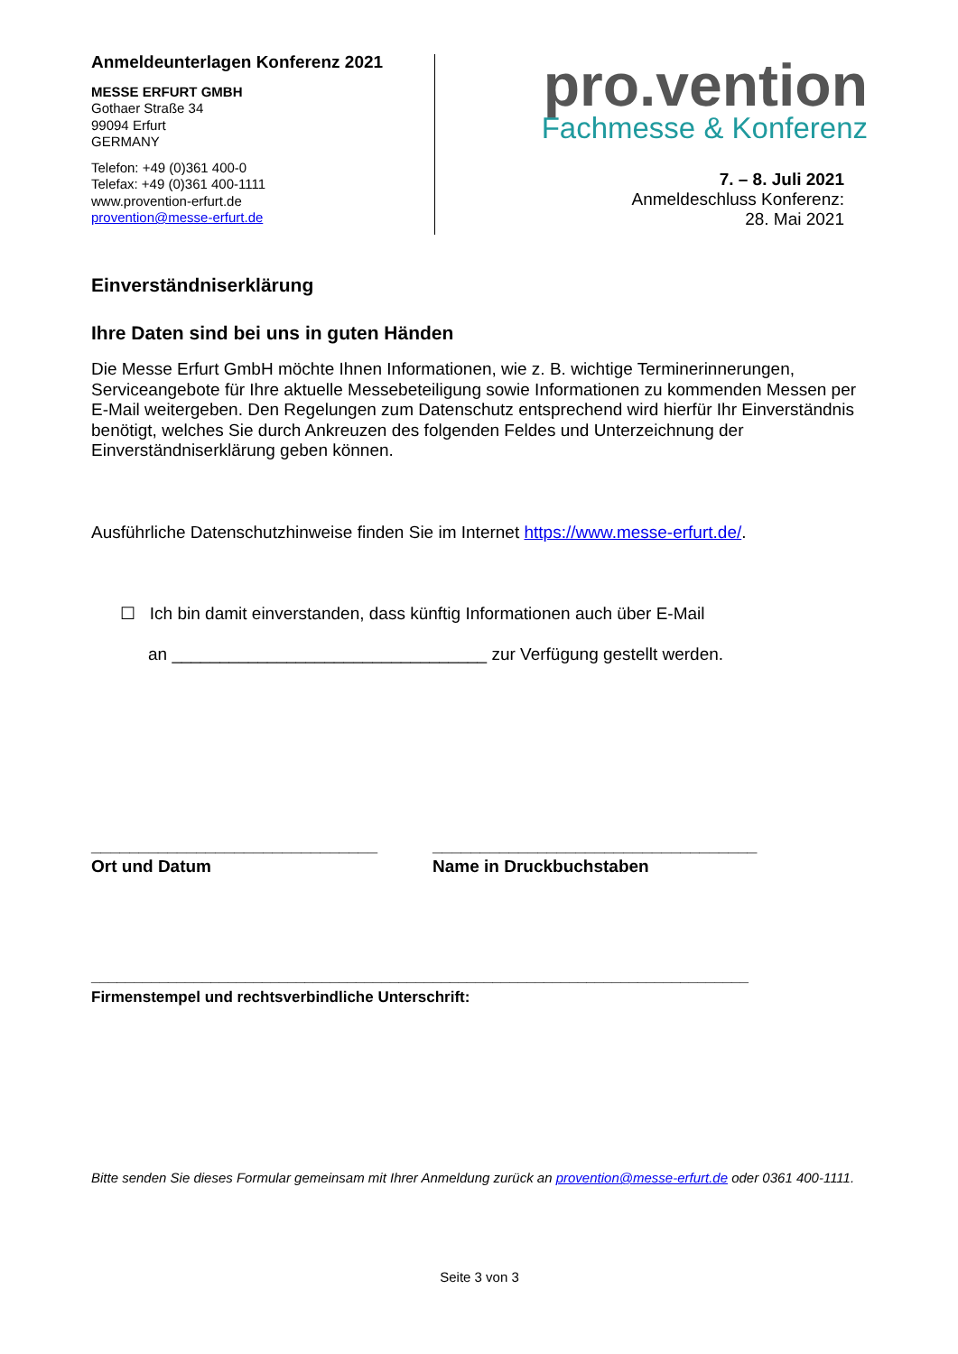Anmeldeunterlagen Konferenz 2021
MESSE ERFURT GMBH
Gothaer Straße 34
99094 Erfurt
GERMANY
Telefon: +49 (0)361 400-0
Telefax: +49 (0)361 400-1111
www.provention-erfurt.de
provention@messe-erfurt.de
pro.vention
Fachmesse & Konferenz
7. – 8. Juli 2021
Anmeldeschluss Konferenz:
28. Mai 2021
Einverständniserklärung
Ihre Daten sind bei uns in guten Händen
Die Messe Erfurt GmbH möchte Ihnen Informationen, wie z. B. wichtige Terminerinnerungen, Serviceangebote für Ihre aktuelle Messebeteiligung sowie Informationen zu kommenden Messen per E-Mail weitergeben. Den Regelungen zum Datenschutz entsprechend wird hierfür Ihr Einverständnis benötigt, welches Sie durch Ankreuzen des folgenden Feldes und Unterzeichnung der Einverständniserklärung geben können.
Ausführliche Datenschutzhinweise finden Sie im Internet https://www.messe-erfurt.de/.
☐ Ich bin damit einverstanden, dass künftig Informationen auch über E-Mail
an _________________________________ zur Verfügung gestellt werden.
______________________________
Ort und Datum
__________________________________
Name in Druckbuchstaben
_____________________________________________________________________________
Firmenstempel und rechtsverbindliche Unterschrift:
Bitte senden Sie dieses Formular gemeinsam mit Ihrer Anmeldung zurück an provention@messe-erfurt.de oder 0361 400-1111.
Seite 3 von 3